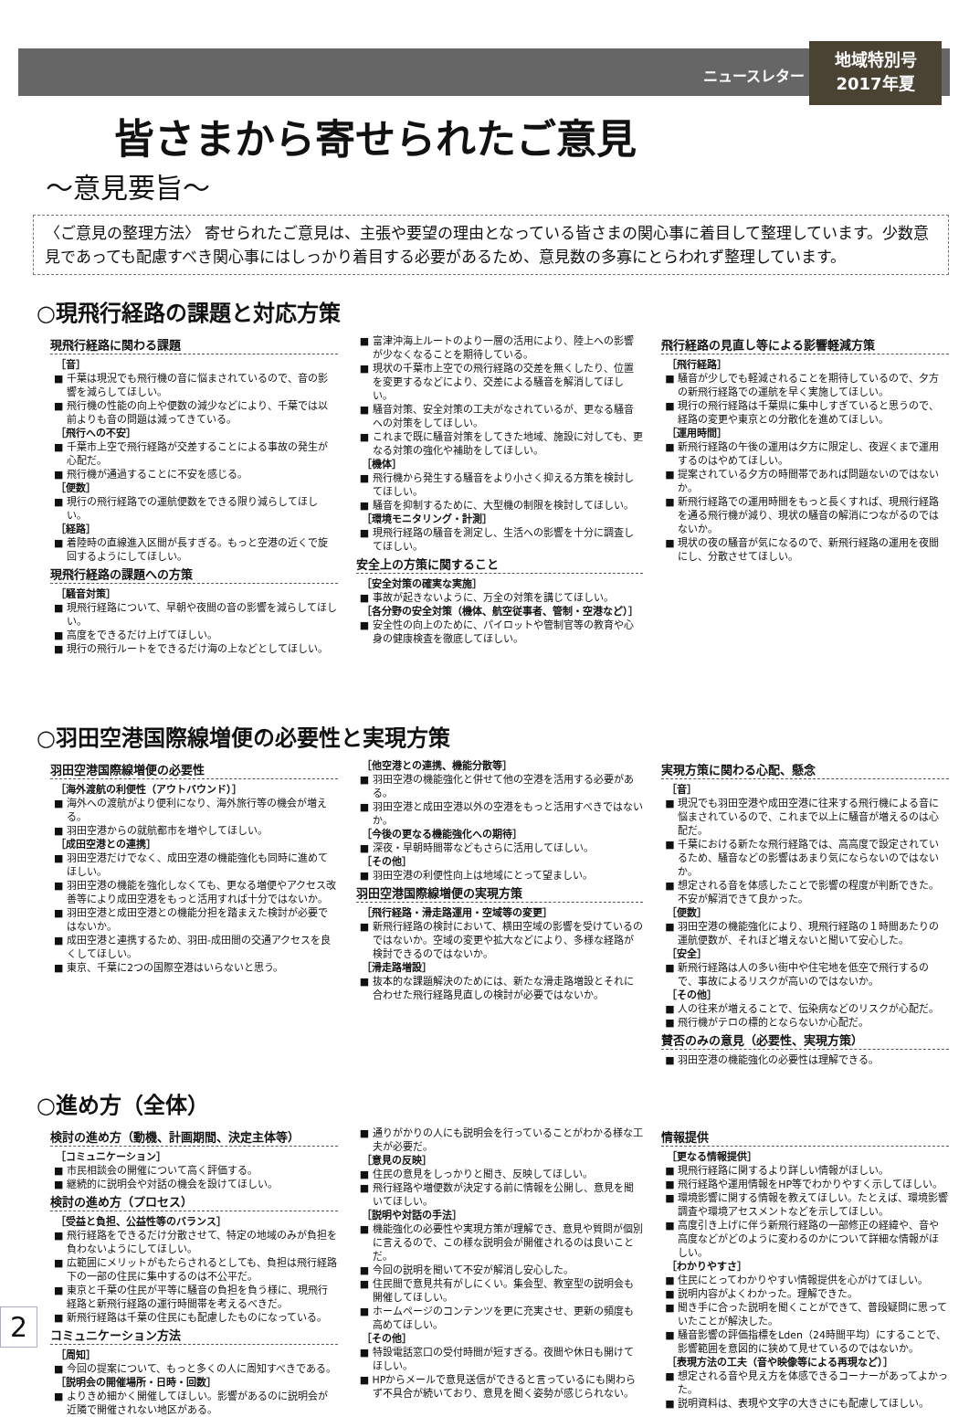ニュースレター
地域特別号
2017年夏
皆さまから寄せられたご意見
～意見要旨～
〈ご意見の整理方法〉 寄せられたご意見は、主張や要望の理由となっている皆さまの関心事に着目して整理しています。少数意見であっても配慮すべき関心事にはしっかり着目する必要があるため、意見数の多寡にとらわれず整理しています。
○現飛行経路の課題と対応方策
現飛行経路に関わる課題
［音］
■ 千葉は現況でも飛行機の音に悩まされているので、音の影響を減らしてほしい。
■ 飛行機の性能の向上や便数の減少などにより、千葉では以前よりも音の問題は減ってきている。
［飛行への不安］
■ 千葉市上空で飛行経路が交差することによる事故の発生が心配だ。
■ 飛行機が通過することに不安を感じる。
［便数］
■ 現行の飛行経路での運航便数をできる限り減らしてほしい。
［経路］
■ 着陸時の直線進入区間が長すぎる。もっと空港の近くで旋回するようにしてほしい。
現飛行経路の課題への方策
［騒音対策］
■ 現飛行経路について、早朝や夜間の音の影響を減らしてほしい。
■ 高度をできるだけ上げてほしい。
■ 現行の飛行ルートをできるだけ海の上などとしてほしい。
■ 富津沖海上ルートのより一層の活用により、陸上への影響が少なくなることを期待している。
■ 現状の千葉市上空での飛行経路の交差を無くしたり、位置を変更するなどにより、交差による騒音を解消してほしい。
■ 騒音対策、安全対策の工夫がなされているが、更なる騒音への対策をしてほしい。
■ これまで既に騒音対策をしてきた地域、施設に対しても、更なる対策の強化や補助をしてほしい。
［機体］
■ 飛行機から発生する騒音をより小さく抑える方策を検討してほしい。
■ 騒音を抑制するために、大型機の制限を検討してほしい。
［環境モニタリング・計測］
■ 現飛行経路の騒音を測定し、生活への影響を十分に調査してほしい。
安全上の方策に関すること
［安全対策の確実な実施］
■ 事故が起きないように、万全の対策を講じてほしい。
［各分野の安全対策（機体、航空従事者、管制・空港など）］
■ 安全性の向上のために、パイロットや管制官等の教育や心身の健康検査を徹底してほしい。
飛行経路の見直し等による影響軽減方策
［飛行経路］
■ 騒音が少しでも軽減されることを期待しているので、夕方の新飛行経路での運航を早く実施してほしい。
■ 現行の飛行経路は千葉県に集中しすぎていると思うので、経路の変更や東京との分散化を進めてほしい。
［運用時間］
■ 新飛行経路の午後の運用は夕方に限定し、夜遅くまで運用するのはやめてほしい。
■ 提案されている夕方の時間帯であれば問題ないのではないか。
■ 新飛行経路での運用時間をもっと長くすれば、現飛行経路を通る飛行機が減り、現状の騒音の解消につながるのではないか。
■ 現状の夜の騒音が気になるので、新飛行経路の運用を夜間にし、分散させてほしい。
○羽田空港国際線増便の必要性と実現方策
羽田空港国際線増便の必要性
［海外渡航の利便性（アウトバウンド）］
■ 海外への渡航がより便利になり、海外旅行等の機会が増える。
■ 羽田空港からの就航都市を増やしてほしい。
［成田空港との連携］
■ 羽田空港だけでなく、成田空港の機能強化も同時に進めてほしい。
■ 羽田空港の機能を強化しなくても、更なる増便やアクセス改善等により成田空港をもっと活用すれば十分ではないか。
■ 羽田空港と成田空港との機能分担を踏まえた検討が必要ではないか。
■ 成田空港と連携するため、羽田-成田間の交通アクセスを良くしてほしい。
■ 東京、千葉に2つの国際空港はいらないと思う。
［他空港との連携、機能分散等］
■ 羽田空港の機能強化と併せて他の空港を活用する必要がある。
■ 羽田空港と成田空港以外の空港をもっと活用すべきではないか。
［今後の更なる機能強化への期待］
■ 深夜・早朝時間帯などもさらに活用してほしい。
［その他］
■ 羽田空港の利便性向上は地域にとって望ましい。
羽田空港国際線増便の実現方策
［飛行経路・滑走路運用・空域等の変更］
■ 新飛行経路の検討において、横田空域の影響を受けているのではないか。空域の変更や拡大などにより、多様な経路が検討できるのではないか。
［滑走路増設］
■ 抜本的な課題解決のためには、新たな滑走路増設とそれに合わせた飛行経路見直しの検討が必要ではないか。
実現方策に関わる心配、懸念
［音］
■ 現況でも羽田空港や成田空港に往来する飛行機による音に悩まされているので、これまで以上に騒音が増えるのは心配だ。
■ 千葉における新たな飛行経路では、高高度で設定されているため、騒音などの影響はあまり気にならないのではないか。
■ 想定される音を体感したことで影響の程度が判断できた。不安が解消できて良かった。
［便数］
■ 羽田空港の機能強化により、現飛行経路の１時間あたりの運航便数が、それほど増えないと聞いて安心した。
［安全］
■ 新飛行経路は人の多い街中や住宅地を低空で飛行するので、事故によるリスクが高いのではないか。
［その他］
■ 人の往来が増えることで、伝染病などのリスクが心配だ。
■ 飛行機がテロの標的とならないか心配だ。
賛否のみの意見（必要性、実現方策）
■ 羽田空港の機能強化の必要性は理解できる。
○進め方（全体）
検討の進め方（動機、計画期間、決定主体等）
［コミュニケーション］
■ 市民相談会の開催について高く評価する。
■ 継続的に説明会や対話の機会を設けてほしい。
検討の進め方（プロセス）
［受益と負担、公益性等のバランス］
■ 飛行経路をできるだけ分散させて、特定の地域のみが負担を負わないようにしてほしい。
■ 広範囲にメリットがもたらされるとしても、負担は飛行経路下の一部の住民に集中するのは不公平だ。
■ 東京と千葉の住民が平等に騒音の負担を負う様に、現飛行経路と新飛行経路の運行時間帯を考えるべきだ。
■ 新飛行経路は千葉の住民にも配慮したものになっている。
コミュニケーション方法
［周知］
■ 今回の提案について、もっと多くの人に周知すべきである。
［説明会の開催場所・日時・回数］
■ よりきめ細かく開催してほしい。影響があるのに説明会が近隣で開催されない地区がある。
■ 通りがかりの人にも説明会を行っていることがわかる様な工夫が必要だ。
［意見の反映］
■ 住民の意見をしっかりと聞き、反映してほしい。
■ 飛行経路や増便数が決定する前に情報を公開し、意見を聞いてほしい。
［説明や対話の手法］
■ 機能強化の必要性や実現方策が理解でき、意見や質問が個別に言えるので、この様な説明会が開催されるのは良いことだ。
■ 今回の説明を聞いて不安が解消し安心した。
■ 住民間で意見共有がしにくい。集会型、教室型の説明会も開催してほしい。
■ ホームページのコンテンツを更に充実させ、更新の頻度も高めてほしい。
［その他］
■ 特設電話窓口の受付時間が短すぎる。夜間や休日も開けてほしい。
■ HPからメールで意見送信ができると言っているにも関わらず不具合が続いており、意見を聞く姿勢が感じられない。
情報提供
［更なる情報提供］
■ 現飛行経路に関するより詳しい情報がほしい。
■ 飛行経路や運用情報をHP等でわかりやすく示してほしい。
■ 環境影響に関する情報を教えてほしい。たとえば、環境影響調査や環境アセスメントなどを示してほしい。
■ 高度引き上げに伴う新飛行経路の一部修正の経緯や、音や高度などがどのように変わるのかについて詳細な情報がほしい。
［わかりやすさ］
■ 住民にとってわかりやすい情報提供を心がけてほしい。
■ 説明内容がよくわかった。理解できた。
■ 聞き手に合った説明を聞くことができて、普段疑問に思っていたことが解決した。
■ 騒音影響の評価指標をLden（24時間平均）にすることで、影響範囲を意図的に狭めて見せているのではないか。
［表現方法の工夫（音や映像等による再現など）］
■ 想定される音や見え方を体感できるコーナーがあってよかった。
■ 説明資料は、表現や文字の大きさにも配慮してほしい。
2